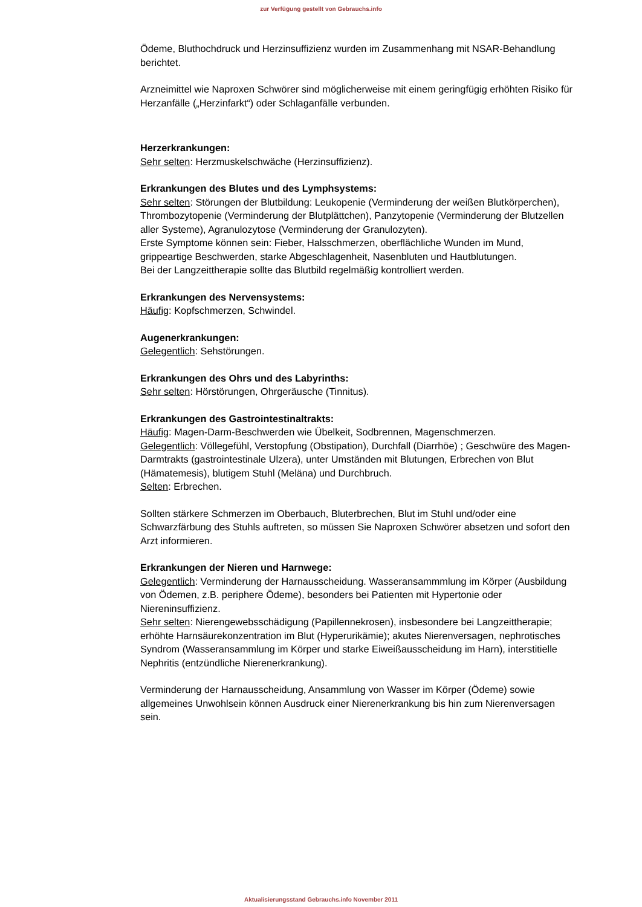zur Verfügung gestellt von Gebrauchs.info
Ödeme, Bluthochdruck und Herzinsuffizienz wurden im Zusammenhang mit NSAR-Behandlung berichtet.
Arzneimittel wie Naproxen Schwörer sind möglicherweise mit einem geringfügig erhöhten Risiko für Herzanfälle („Herzinfarkt“) oder Schlaganfälle verbunden.
Herzerkrankungen:
Sehr selten: Herzmuskelschwäche (Herzinsuffizienz).
Erkrankungen des Blutes und des Lymphsystems:
Sehr selten: Störungen der Blutbildung: Leukopenie (Verminderung der weißen Blutkörperchen), Thrombozytopenie (Verminderung der Blutplättchen), Panzyto­penie (Verminderung der Blutzellen aller Systeme), Agranulozytose (Verminde­rung der Granulozyten).
Erste Symptome können sein: Fieber, Halsschmerzen, oberflächliche Wunden im Mund, grippeartige Beschwerden, starke Abgeschlagenheit, Nasenbluten und Hautblutungen.
Bei der Langzeittherapie sollte das Blutbild regelmäßig kontrolliert werden.
Erkrankungen des Nervensystems:
Häufig: Kopfschmerzen, Schwindel.
Augenerkrankungen:
Gelegentlich: Sehstörungen.
Erkrankungen des Ohrs und des Labyrinths:
Sehr selten: Hörstörungen, Ohrgeräusche (Tinnitus).
Erkrankungen des Gastrointestinaltrakts:
Häufig: Magen-Darm-Beschwerden wie Übelkeit, Sodbrennen, Magenschmerzen.
Gelegentlich: Völlegefühl, Verstopfung (Obstipation), Durchfall (Diarrhöe) ; Ge­schwüre des Magen-Darmtrakts (gastrointestinale Ulzera), unter Umständen mit Blutungen, Erbrechen von Blut (Hämatemesis), blutigem Stuhl (Meläna) und Durchbruch.
Selten: Erbrechen.
Sollten stärkere Schmerzen im Oberbauch, Bluterbrechen, Blut im Stuhl und/oder eine Schwarzfärbung des Stuhls auftreten, so müssen Sie Naproxen Schwörer absetzen und sofort den Arzt informieren.
Erkrankungen der Nieren und Harnwege:
Gelegentlich: Verminderung der Harnausscheidung. Wasseransammmlung im Körper (Ausbildung von Ödemen, z.B. periphere Ödeme), besonders bei Patien­ten mit Hypertonie oder Niereninsuffizienz.
Sehr selten: Nierengewebsschädigung (Papillennekrosen), insbesondere bei Langzeittherapie; erhöhte Harnsäurekonzentration im Blut (Hyperurikämie); aku­tes Nierenversagen, nephrotisches Syndrom (Wasseransammlung im Körper und starke Eiweißausscheidung im Harn), interstitielle Nephritis (entzündliche Nieren­erkrankung).
Verminderung der Harnausscheidung, Ansammlung von Wasser im Körper (Ödeme) sowie allgemeines Unwohlsein können Ausdruck einer Nierenerkrankung bis hin zum Nierenversagen sein.
Aktualisierungsstand Gebrauchs.info November 2011